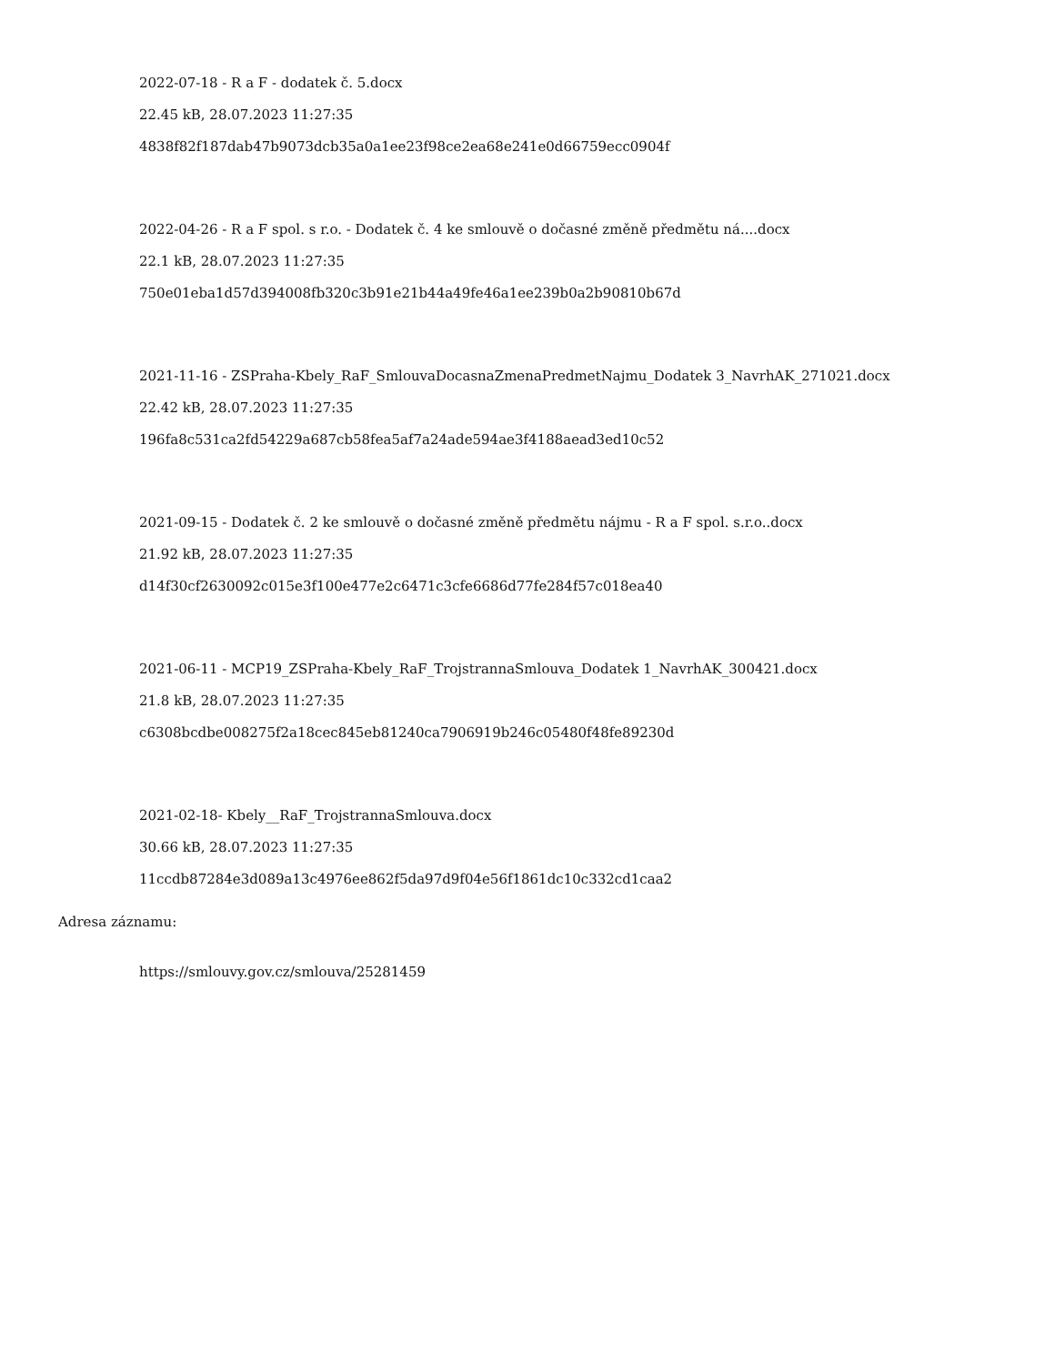2022-07-18 - R a F - dodatek č. 5.docx
22.45 kB, 28.07.2023 11:27:35
4838f82f187dab47b9073dcb35a0a1ee23f98ce2ea68e241e0d66759ecc0904f
2022-04-26 - R a F spol. s r.o. - Dodatek č. 4 ke smlouvě o dočasné změně předmětu ná....docx
22.1 kB, 28.07.2023 11:27:35
750e01eba1d57d394008fb320c3b91e21b44a49fe46a1ee239b0a2b90810b67d
2021-11-16 - ZSPraha-Kbely_RaF_SmlouvaDocasnaZmenaPredmetNajmu_Dodatek 3_NavrhAK_271021.docx
22.42 kB, 28.07.2023 11:27:35
196fa8c531ca2fd54229a687cb58fea5af7a24ade594ae3f4188aead3ed10c52
2021-09-15 - Dodatek č. 2 ke smlouvě o dočasné změně předmětu nájmu - R a F spol. s.r.o..docx
21.92 kB, 28.07.2023 11:27:35
d14f30cf2630092c015e3f100e477e2c6471c3cfe6686d77fe284f57c018ea40
2021-06-11 - MCP19_ZSPraha-Kbely_RaF_TrojstrannaSmlouva_Dodatek 1_NavrhAK_300421.docx
21.8 kB, 28.07.2023 11:27:35
c6308bcdbe008275f2a18cec845eb81240ca7906919b246c05480f48fe89230d
2021-02-18- Kbely__RaF_TrojstrannaSmlouva.docx
30.66 kB, 28.07.2023 11:27:35
11ccdb87284e3d089a13c4976ee862f5da97d9f04e56f1861dc10c332cd1caa2
Adresa záznamu:
https://smlouvy.gov.cz/smlouva/25281459